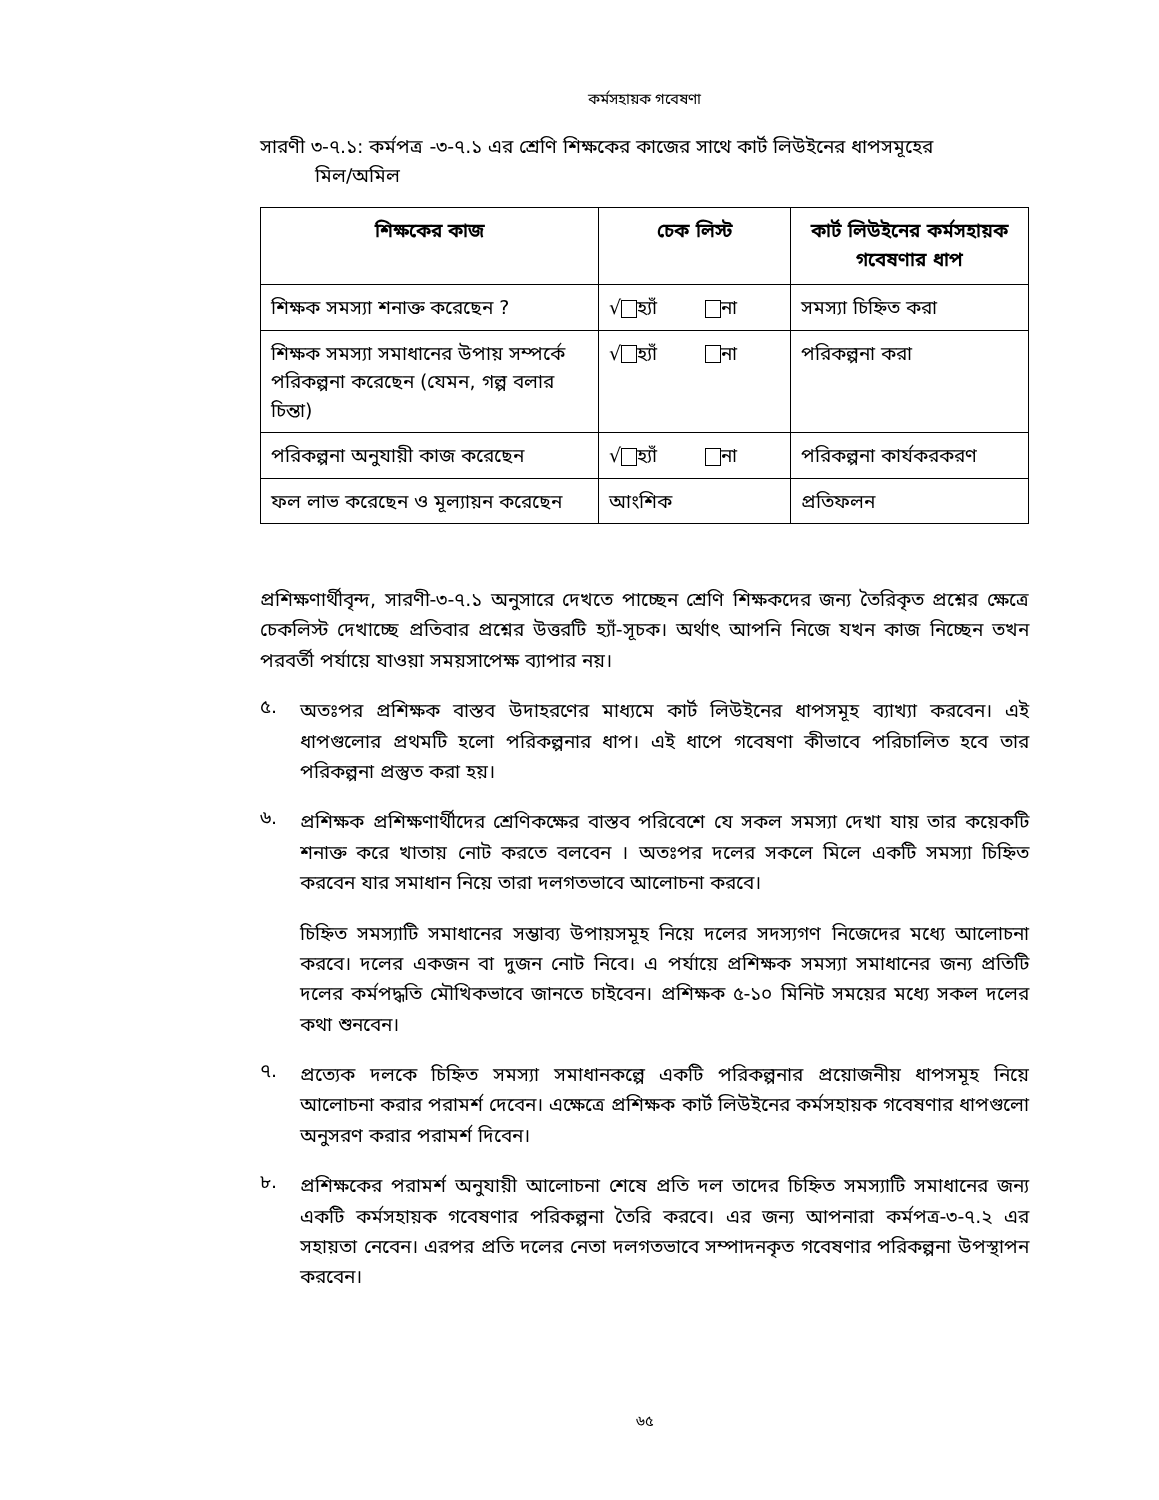কর্মসহায়ক গবেষণা
সারণী ৩-৭.১: কর্মপত্র -৩-৭.১ এর শ্রেণি শিক্ষকের কাজের সাথে কার্ট লিউইনের ধাপসমূহের
মিল/অমিল
| শিক্ষকের কাজ | চেক লিস্ট | কার্ট লিউইনের কর্মসহায়ক গবেষণার ধাপ |
| --- | --- | --- |
| শিক্ষক সমস্যা শনাক্ত করেছেন ? | √ হ্যাঁ না | সমস্যা চিহ্নিত করা |
| শিক্ষক সমস্যা সমাধানের উপায় সম্পর্কে পরিকল্পনা করেছেন (যেমন, গল্প বলার চিন্তা) | √ হ্যাঁ না | পরিকল্পনা করা |
| পরিকল্পনা অনুযায়ী কাজ করেছেন | √ হ্যাঁ না | পরিকল্পনা কার্যকরকরণ |
| ফল লাভ করেছেন ও মূল্যায়ন করেছেন | আংশিক | প্রতিফলন |
প্রশিক্ষণার্থীবৃন্দ, সারণী-৩-৭.১ অনুসারে দেখতে পাচ্ছেন শ্রেণি শিক্ষকদের জন্য তৈরিকৃত প্রশ্নের ক্ষেত্রে চেকলিস্ট দেখাচ্ছে প্রতিবার প্রশ্নের উত্তরটি হ্যাঁ-সূচক। অর্থাৎ আপনি নিজে যখন কাজ নিচ্ছেন তখন পরবর্তী পর্যায়ে যাওয়া সময়সাপেক্ষ ব্যাপার নয়।
৫.
অতঃপর প্রশিক্ষক বাস্তব উদাহরণের মাধ্যমে কার্ট লিউইনের ধাপসমূহ ব্যাখ্যা করবেন। এই ধাপগুলোর প্রথমটি হলো পরিকল্পনার ধাপ। এই ধাপে গবেষণা কীভাবে পরিচালিত হবে তার পরিকল্পনা প্রস্তুত করা হয়।
৬.
প্রশিক্ষক প্রশিক্ষণার্থীদের শ্রেণিকক্ষের বাস্তব পরিবেশে যে সকল সমস্যা দেখা যায় তার কয়েকটি শনাক্ত করে খাতায় নোট করতে বলবেন । অতঃপর দলের সকলে মিলে একটি সমস্যা চিহ্নিত করবেন যার সমাধান নিয়ে তারা দলগতভাবে আলোচনা করবে।
চিহ্নিত সমস্যাটি সমাধানের সম্ভাব্য উপায়সমূহ নিয়ে দলের সদস্যগণ নিজেদের মধ্যে আলোচনা করবে। দলের একজন বা দুজন নোট নিবে। এ পর্যায়ে প্রশিক্ষক সমস্যা সমাধানের জন্য প্রতিটি দলের কর্মপদ্ধতি মৌখিকভাবে জানতে চাইবেন। প্রশিক্ষক ৫-১০ মিনিট সময়ের মধ্যে সকল দলের কথা শুনবেন।
৭.
প্রত্যেক দলকে চিহ্নিত সমস্যা সমাধানকল্পে একটি পরিকল্পনার প্রয়োজনীয় ধাপসমূহ নিয়ে আলোচনা করার পরামর্শ দেবেন। এক্ষেত্রে প্রশিক্ষক কার্ট লিউইনের কর্মসহায়ক গবেষণার ধাপগুলো অনুসরণ করার পরামর্শ দিবেন।
৮.
প্রশিক্ষকের পরামর্শ অনুযায়ী আলোচনা শেষে প্রতি দল তাদের চিহ্নিত সমস্যাটি সমাধানের জন্য একটি কর্মসহায়ক গবেষণার পরিকল্পনা তৈরি করবে। এর জন্য আপনারা কর্মপত্র-৩-৭.২ এর সহায়তা নেবেন। এরপর প্রতি দলের নেতা দলগতভাবে সম্পাদনকৃত গবেষণার পরিকল্পনা উপস্থাপন করবেন।
৬৫